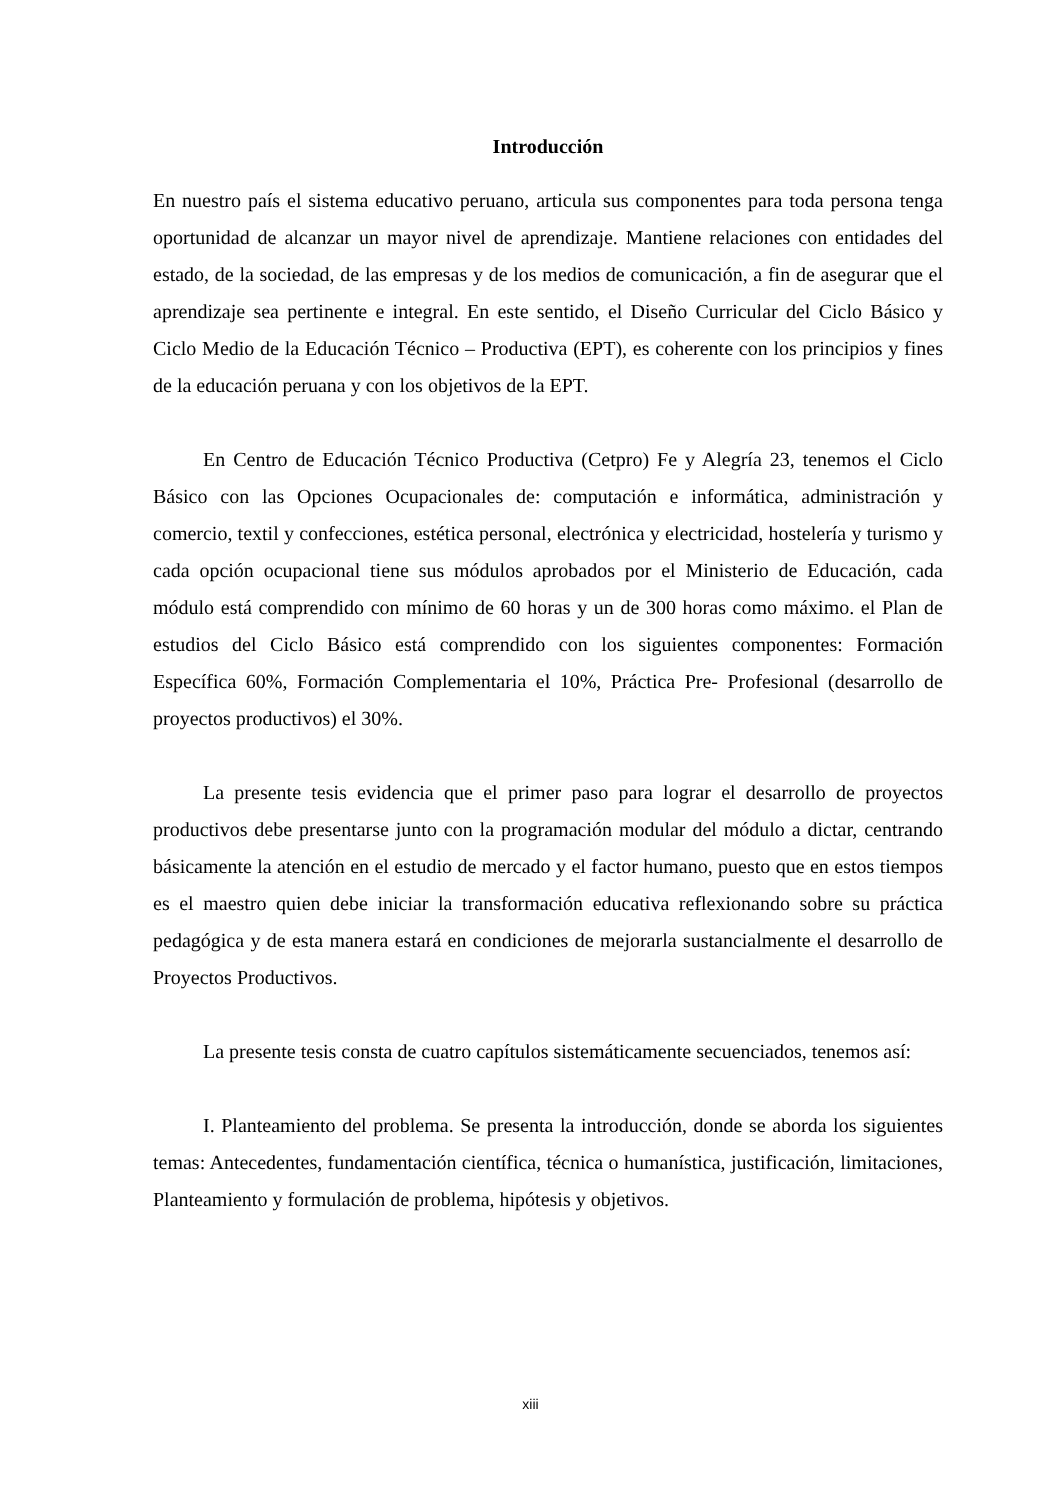Introducción
En nuestro país el sistema educativo peruano, articula sus componentes para toda persona tenga oportunidad de alcanzar un mayor nivel de aprendizaje. Mantiene relaciones con entidades del estado, de la sociedad, de las empresas y de los medios de comunicación, a fin de asegurar que el aprendizaje sea pertinente e integral. En este sentido, el Diseño Curricular del Ciclo Básico y Ciclo Medio de la Educación Técnico – Productiva (EPT), es coherente con los principios y fines de la educación peruana y con los objetivos de la EPT.
En Centro de Educación Técnico Productiva (Cetpro) Fe y Alegría 23, tenemos el Ciclo Básico con las Opciones Ocupacionales de: computación e informática, administración y comercio, textil y confecciones, estética personal, electrónica y electricidad, hostelería y turismo y cada opción ocupacional tiene sus módulos aprobados por el Ministerio de Educación, cada módulo está comprendido con mínimo de 60 horas y un de 300 horas como máximo. el Plan de estudios del Ciclo Básico está comprendido con los siguientes componentes: Formación Específica 60%, Formación Complementaria el 10%, Práctica Pre- Profesional (desarrollo de proyectos productivos) el 30%.
La presente tesis evidencia que el primer paso para lograr el desarrollo de proyectos productivos debe presentarse junto con la programación modular del módulo a dictar, centrando básicamente la atención en el estudio de mercado y el factor humano, puesto que en estos tiempos es el maestro quien debe iniciar la transformación educativa reflexionando sobre su práctica pedagógica y de esta manera estará en condiciones de mejorarla sustancialmente el desarrollo de Proyectos Productivos.
La presente tesis consta de cuatro capítulos sistemáticamente secuenciados, tenemos así:
I. Planteamiento del problema. Se presenta la introducción, donde se aborda los siguientes temas: Antecedentes, fundamentación científica, técnica o humanística, justificación, limitaciones, Planteamiento y formulación de problema, hipótesis y objetivos.
xiii